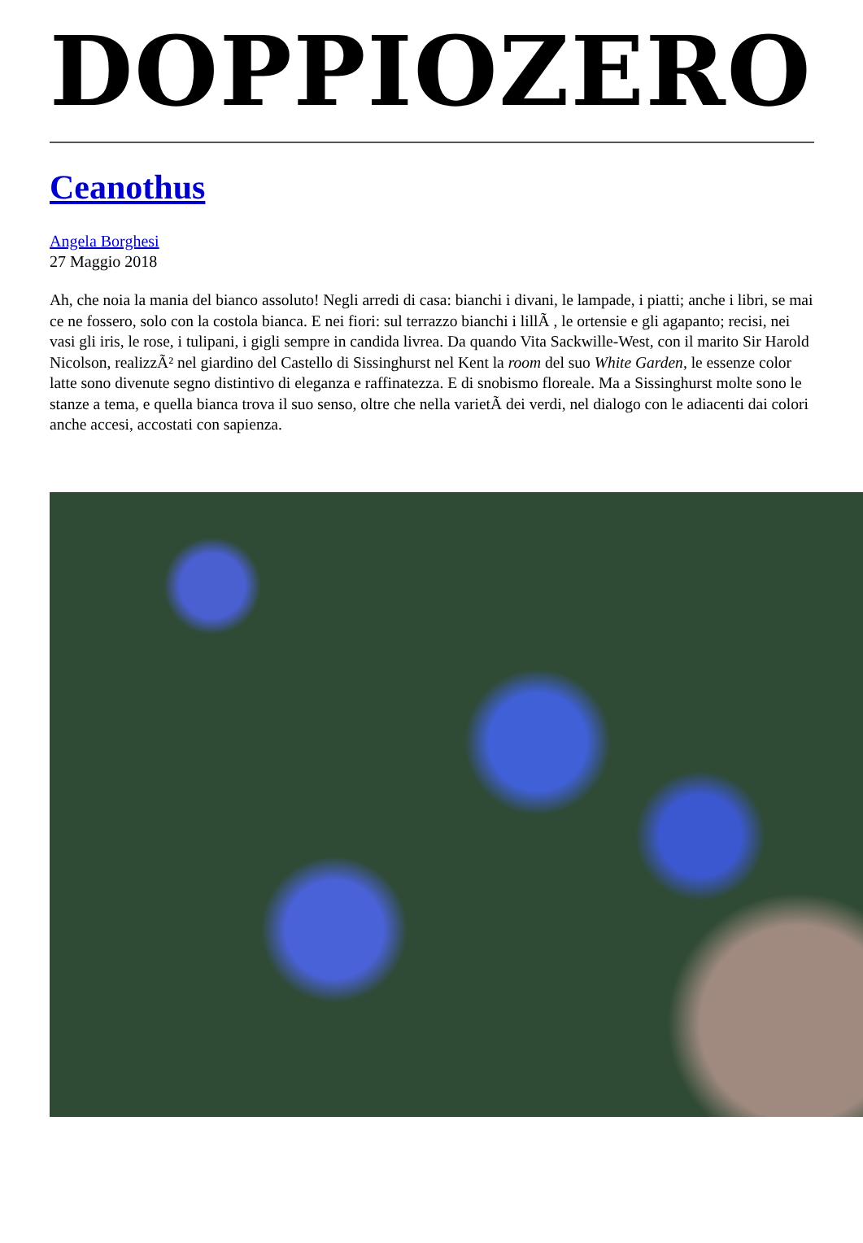DOPPIOZERO
Ceanothus
Angela Borghesi
27 Maggio 2018
Ah, che noia la mania del bianco assoluto! Negli arredi di casa: bianchi i divani, le lampade, i piatti; anche i libri, se mai ce ne fossero, solo con la costola bianca. E nei fiori: sul terrazzo bianchi i lillÃ , le ortensie e gli agapanto; recisi, nei vasi gli iris, le rose, i tulipani, i gigli sempre in candida livrea. Da quando Vita Sackwille-West, con il marito Sir Harold Nicolson, realizzÃ² nel giardino del Castello di Sissinghurst nel Kent la room del suo White Garden, le essenze color latte sono divenute segno distintivo di eleganza e raffinatezza. E di snobismo floreale. Ma a Sissinghurst molte sono le stanze a tema, e quella bianca trova il suo senso, oltre che nella varietÃ dei verdi, nel dialogo con le adiacenti dai colori anche accesi, accostati con sapienza.